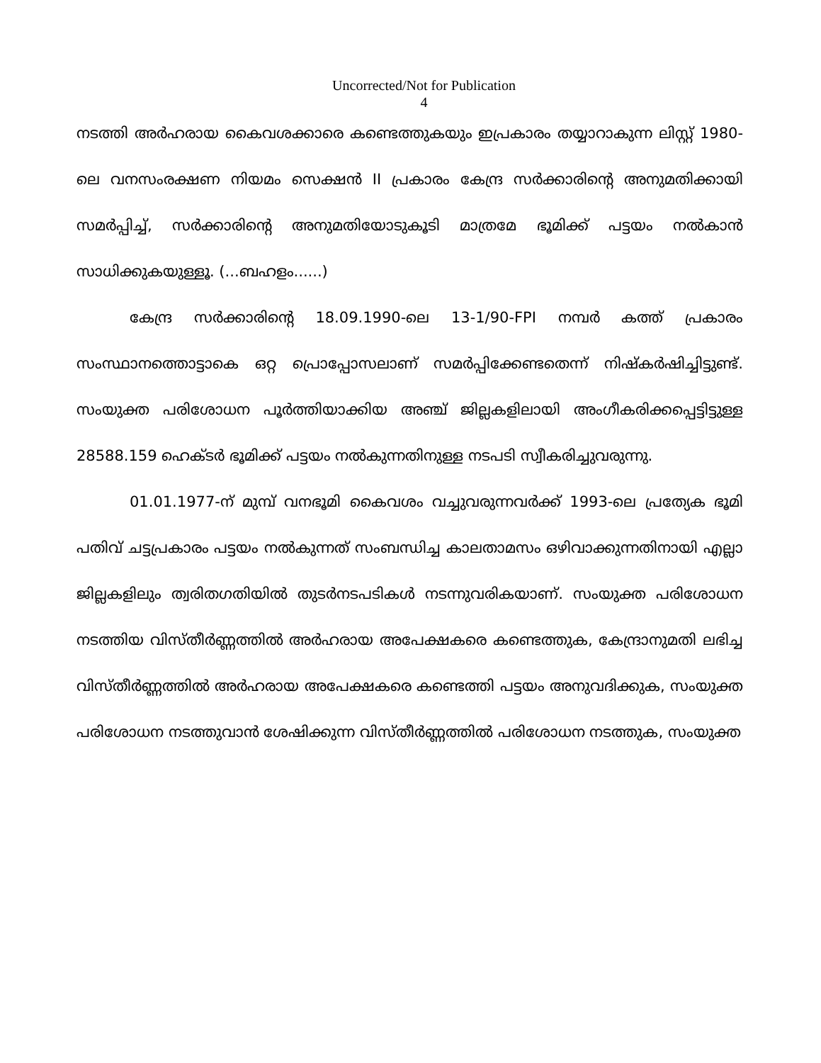Uncorrected/Not for Publication
4
നടത്തി അർഹരായ കൈവശക്കാരെ കണ്ടെത്തുകയും ഇപ്രകാരം തയ്യാറാകുന്ന ലിസ്റ്റ് 1980-ലെ വനസംരക്ഷണ നിയമം സെക്ഷൻ II പ്രകാരം കേന്ദ്ര സർക്കാരിന്റെ അനുമതിക്കായി സമർപ്പിച്ച്, സർക്കാരിന്റെ അനുമതിയോടുകൂടി മാത്രമേ ഭൂമിക്ക് പട്ടയം നൽകാൻ സാധിക്കുകയുള്ളൂ. (...ബഹളം......)
കേന്ദ്ര സർക്കാരിന്റെ 18.09.1990-ലെ 13-1/90-FPI നമ്പർ കത്ത് പ്രകാരം സംസ്ഥാനത്തൊട്ടാകെ ഒറ്റ പ്രൊപ്പോസലാണ് സമർപ്പിക്കേണ്ടതെന്ന് നിഷ്കർഷിച്ചിട്ടുണ്ട്. സംയുക്ത പരിശോധന പൂർത്തിയാക്കിയ അഞ്ച് ജില്ലകളിലായി അംഗീകരിക്കപ്പെട്ടിട്ടുള്ള 28588.159 ഹെക്ടർ ഭൂമിക്ക് പട്ടയം നൽകുന്നതിനുള്ള നടപടി സ്വീകരിച്ചുവരുന്നു.
01.01.1977-ന് മുമ്പ് വനഭൂമി കൈവശം വച്ചുവരുന്നവർക്ക് 1993-ലെ പ്രത്യേക ഭൂമി പതിവ് ചട്ടപ്രകാരം പട്ടയം നൽകുന്നത് സംബന്ധിച്ച കാലതാമസം ഒഴിവാക്കുന്നതിനായി എല്ലാ ജില്ലകളിലും ത്വരിതഗതിയിൽ തുടർനടപടികൾ നടന്നുവരികയാണ്. സംയുക്ത പരിശോധന നടത്തിയ വിസ്തീർണ്ണത്തിൽ അർഹരായ അപേക്ഷകരെ കണ്ടെത്തുക, കേന്ദ്രാനുമതി ലഭിച്ച വിസ്തീർണ്ണത്തിൽ അർഹരായ അപേക്ഷകരെ കണ്ടെത്തി പട്ടയം അനുവദിക്കുക, സംയുക്ത പരിശോധന നടത്തുവാൻ ശേഷിക്കുന്ന വിസ്തീർണ്ണത്തിൽ പരിശോധന നടത്തുക, സംയുക്ത